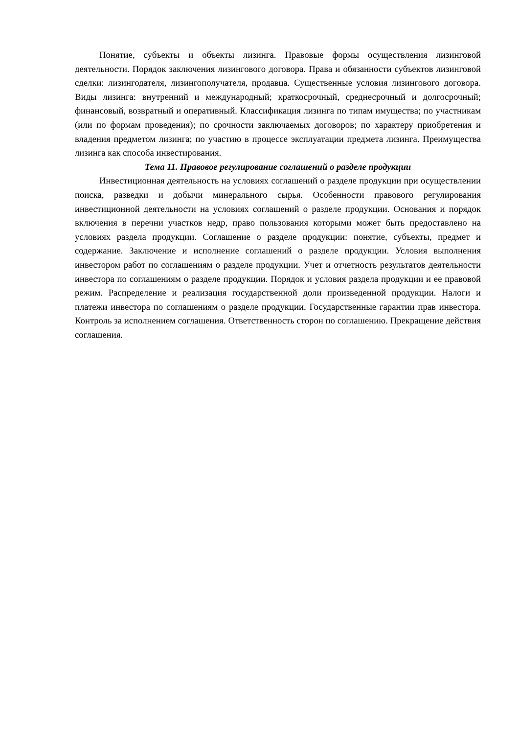Понятие, субъекты и объекты лизинга. Правовые формы осуществления лизинговой деятельности. Порядок заключения лизингового договора. Права и обязанности субъектов лизинговой сделки: лизингодателя, лизингополучателя, продавца. Существенные условия лизингового договора. Виды лизинга: внутренний и международный; краткосрочный, среднесрочный и долгосрочный; финансовый, возвратный и оперативный. Классификация лизинга по типам имущества; по участникам (или по формам проведения); по срочности заключаемых договоров; по характеру приобретения и владения предметом лизинга; по участию в процессе эксплуатации предмета лизинга. Преимущества лизинга как способа инвестирования.
Тема 11. Правовое регулирование соглашений о разделе продукции
Инвестиционная деятельность на условиях соглашений о разделе продукции при осуществлении поиска, разведки и добычи минерального сырья. Особенности правового регулирования инвестиционной деятельности на условиях соглашений о разделе продукции. Основания и порядок включения в перечни участков недр, право пользования которыми может быть предоставлено на условиях раздела продукции. Соглашение о разделе продукции: понятие, субъекты, предмет и содержание. Заключение и исполнение соглашений о разделе продукции. Условия выполнения инвестором работ по соглашениям о разделе продукции. Учет и отчетность результатов деятельности инвестора по соглашениям о разделе продукции. Порядок и условия раздела продукции и ее правовой режим. Распределение и реализация государственной доли произведенной продукции. Налоги и платежи инвестора по соглашениям о разделе продукции. Государственные гарантии прав инвестора. Контроль за исполнением соглашения. Ответственность сторон по соглашению. Прекращение действия соглашения.